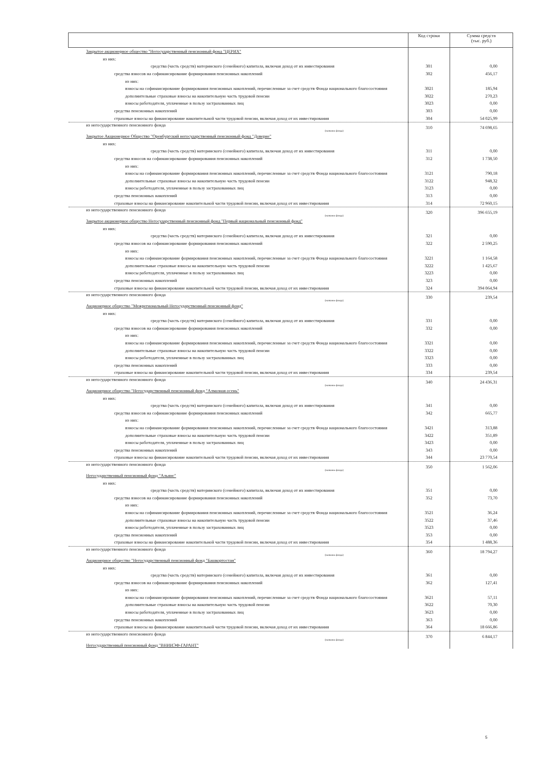| | Код строки | Сумма средств (тыс. руб.) |
| --- | --- | --- |
| Закрытое акционерное общество "Негосударственный пенсионный фонд "ЦЕРИХ" | | |
| из них: | | |
| средства (часть средств) материнского (семейного) капитала, включая доход от их инвестирования | 301 | 0,00 |
| средства взносов на софинансирование формирования пенсионных накоплений | 302 | 456,17 |
| из них: | | |
| взносы на софинансирование формирования пенсионных накоплений, перечисленные за счет средств Фонда национального благосостояния | 3021 | 185,94 |
| дополнительные страховые взносы на накопительную часть трудовой пенсии | 3022 | 270,23 |
| взносы работодателя, уплаченные в пользу застрахованных лиц | 3023 | 0,00 |
| средства пенсионных накоплений | 303 | 0,00 |
| страховые взносы на финансирование накопительной части трудовой пенсии, включая доход от их инвестирования | 304 | 54 025,99 |
| из негосударственного пенсионного фонда (название фонда) | 310 | 74 698,65 |
| Закрытое Акционерное Общество "Оренбургский негосударственный пенсионный фонд "Доверие" | | |
| из них: | | |
| средства (часть средств) материнского (семейного) капитала, включая доход от их инвестирования | 311 | 0,00 |
| средства взносов на софинансирование формирования пенсионных накоплений | 312 | 1 738,50 |
| из них: | | |
| взносы на софинансирование формирования пенсионных накоплений, перечисленные за счет средств Фонда национального благосостояния | 3121 | 790,18 |
| дополнительные страховые взносы на накопительную часть трудовой пенсии | 3122 | 948,32 |
| взносы работодателя, уплаченные в пользу застрахованных лиц | 3123 | 0,00 |
| средства пенсионных накоплений | 313 | 0,00 |
| страховые взносы на финансирование накопительной части трудовой пенсии, включая доход от их инвестирования | 314 | 72 960,15 |
| из негосударственного пенсионного фонда (название фонда) | 320 | 396 655,19 |
| Закрытое акционерное общество Негосударственный пенсионный фонд "Первый национальный пенсионный фонд" | | |
| из них: | | |
| средства (часть средств) материнского (семейного) капитала, включая доход от их инвестирования | 321 | 0,00 |
| средства взносов на софинансирование формирования пенсионных накоплений | 322 | 2 590,25 |
| из них: | | |
| взносы на софинансирование формирования пенсионных накоплений, перечисленные за счет средств Фонда национального благосостояния | 3221 | 1 164,58 |
| дополнительные страховые взносы на накопительную часть трудовой пенсии | 3222 | 1 425,67 |
| взносы работодателя, уплаченные в пользу застрахованных лиц | 3223 | 0,00 |
| средства пенсионных накоплений | 323 | 0,00 |
| страховые взносы на финансирование накопительной части трудовой пенсии, включая доход от их инвестирования | 324 | 394 064,94 |
| из негосударственного пенсионного фонда (название фонда) | 330 | 239,54 |
| Акционерное общество "Межрегиональный Негосударственный пенсионный фонд" | | |
| из них: | | |
| средства (часть средств) материнского (семейного) капитала, включая доход от их инвестирования | 331 | 0,00 |
| средства взносов на софинансирование формирования пенсионных накоплений | 332 | 0,00 |
| из них: | | |
| взносы на софинансирование формирования пенсионных накоплений, перечисленные за счет средств Фонда национального благосостояния | 3321 | 0,00 |
| дополнительные страховые взносы на накопительную часть трудовой пенсии | 3322 | 0,00 |
| взносы работодателя, уплаченные в пользу застрахованных лиц | 3323 | 0,00 |
| средства пенсионных накоплений | 333 | 0,00 |
| страховые взносы на финансирование накопительной части трудовой пенсии, включая доход от их инвестирования | 334 | 239,54 |
| из негосударственного пенсионного фонда (название фонда) | 340 | 24 436,31 |
| Акционерное общество "Негосударственный пенсионный фонд "Алмазная осень" | | |
| из них: | | |
| средства (часть средств) материнского (семейного) капитала, включая доход от их инвестирования | 341 | 0,00 |
| средства взносов на софинансирование формирования пенсионных накоплений | 342 | 665,77 |
| из них: | | |
| взносы на софинансирование формирования пенсионных накоплений, перечисленные за счет средств Фонда национального благосостояния | 3421 | 313,88 |
| дополнительные страховые взносы на накопительную часть трудовой пенсии | 3422 | 351,89 |
| взносы работодателя, уплаченные в пользу застрахованных лиц | 3423 | 0,00 |
| средства пенсионных накоплений | 343 | 0,00 |
| страховые взносы на финансирование накопительной части трудовой пенсии, включая доход от их инвестирования | 344 | 23 770,54 |
| из негосударственного пенсионного фонда (название фонда) | 350 | 1 562,06 |
| Негосударственный пенсионный фонд "Альянс" | | |
| из них: | | |
| средства (часть средств) материнского (семейного) капитала, включая доход от их инвестирования | 351 | 0,00 |
| средства взносов на софинансирование формирования пенсионных накоплений | 352 | 73,70 |
| из них: | | |
| взносы на софинансирование формирования пенсионных накоплений, перечисленные за счет средств Фонда национального благосостояния | 3521 | 36,24 |
| дополнительные страховые взносы на накопительную часть трудовой пенсии | 3522 | 37,46 |
| взносы работодателя, уплаченные в пользу застрахованных лиц | 3523 | 0,00 |
| средства пенсионных накоплений | 353 | 0,00 |
| страховые взносы на финансирование накопительной части трудовой пенсии, включая доход от их инвестирования | 354 | 1 488,36 |
| из негосударственного пенсионного фонда (название фонда) | 360 | 18 794,27 |
| Акционерное общество "Негосударственный пенсионный фонд "Башкортостан" | | |
| из них: | | |
| средства (часть средств) материнского (семейного) капитала, включая доход от их инвестирования | 361 | 0,00 |
| средства взносов на софинансирование формирования пенсионных накоплений | 362 | 127,41 |
| из них: | | |
| взносы на софинансирование формирования пенсионных накоплений, перечисленные за счет средств Фонда национального благосостояния | 3621 | 57,11 |
| дополнительные страховые взносы на накопительную часть трудовой пенсии | 3622 | 70,30 |
| взносы работодателя, уплаченные в пользу застрахованных лиц | 3623 | 0,00 |
| средства пенсионных накоплений | 363 | 0,00 |
| страховые взносы на финансирование накопительной части трудовой пенсии, включая доход от их инвестирования | 364 | 18 666,86 |
| из негосударственного пенсионного фонда (название фонда) | 370 | 6 844,17 |
| Негосударственный пенсионный фонд "ВНИИЭФ-ГАРАНТ" | | |
5